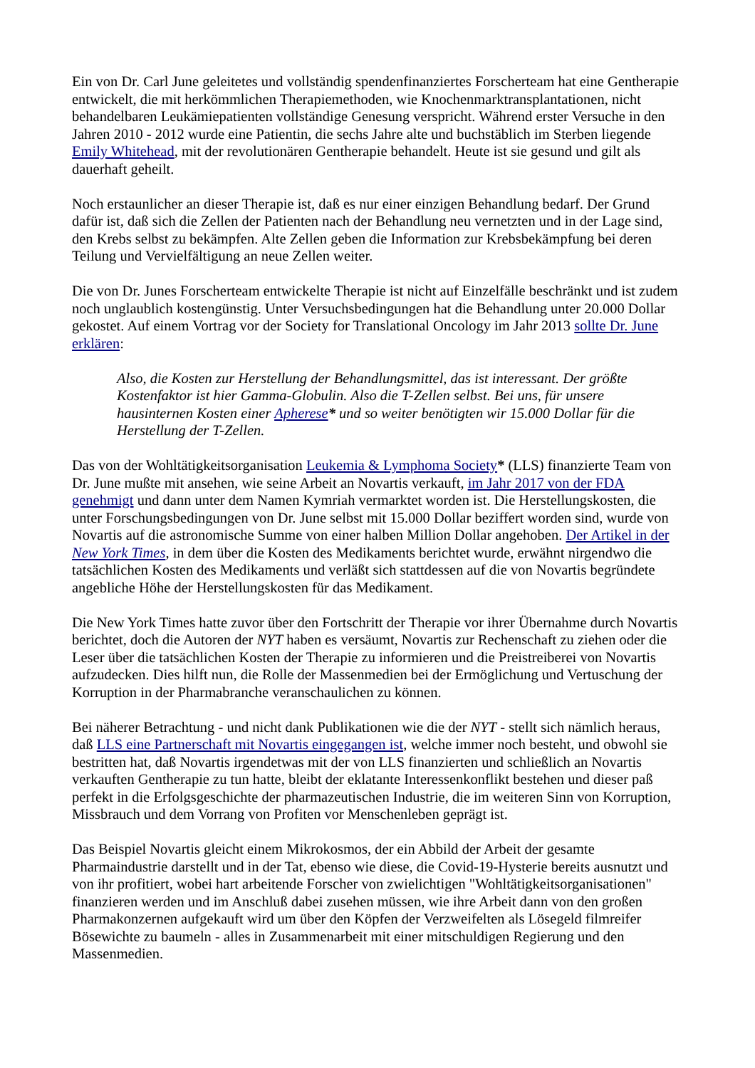Ein von Dr. Carl June geleitetes und vollständig spendenfinanziertes Forscherteam hat eine Gentherapie entwickelt, die mit herkömmlichen Therapiemethoden, wie Knochenmarktransplantationen, nicht behandelbaren Leukämiepatienten vollständige Genesung verspricht. Während erster Versuche in den Jahren 2010 - 2012 wurde eine Patientin, die sechs Jahre alte und buchstäblich im Sterben liegende Emily Whitehead, mit der revolutionären Gentherapie behandelt. Heute ist sie gesund und gilt als dauerhaft geheilt.
Noch erstaunlicher an dieser Therapie ist, daß es nur einer einzigen Behandlung bedarf. Der Grund dafür ist, daß sich die Zellen der Patienten nach der Behandlung neu vernetzten und in der Lage sind, den Krebs selbst zu bekämpfen. Alte Zellen geben die Information zur Krebsbekämpfung bei deren Teilung und Vervielfältigung an neue Zellen weiter.
Die von Dr. Junes Forscherteam entwickelte Therapie ist nicht auf Einzelfälle beschränkt und ist zudem noch unglaublich kostengünstig. Unter Versuchsbedingungen hat die Behandlung unter 20.000 Dollar gekostet. Auf einem Vortrag vor der Society for Translational Oncology im Jahr 2013 sollte Dr. June erklären:
Also, die Kosten zur Herstellung der Behandlungsmittel, das ist interessant. Der größte Kostenfaktor ist hier Gamma-Globulin. Also die T-Zellen selbst. Bei uns, für unsere hausinternen Kosten einer Apherese* und so weiter benötigten wir 15.000 Dollar für die Herstellung der T-Zellen.
Das von der Wohltätigkeitsorganisation Leukemia & Lymphoma Society* (LLS) finanzierte Team von Dr. June mußte mit ansehen, wie seine Arbeit an Novartis verkauft, im Jahr 2017 von der FDA genehmigt und dann unter dem Namen Kymriah vermarktet worden ist. Die Herstellungskosten, die unter Forschungsbedingungen von Dr. June selbst mit 15.000 Dollar beziffert worden sind, wurde von Novartis auf die astronomische Summe von einer halben Million Dollar angehoben. Der Artikel in der New York Times, in dem über die Kosten des Medikaments berichtet wurde, erwähnt nirgendwo die tatsächlichen Kosten des Medikaments und verläßt sich stattdessen auf die von Novartis begründete angebliche Höhe der Herstellungskosten für das Medikament.
Die New York Times hatte zuvor über den Fortschritt der Therapie vor ihrer Übernahme durch Novartis berichtet, doch die Autoren der NYT haben es versäumt, Novartis zur Rechenschaft zu ziehen oder die Leser über die tatsächlichen Kosten der Therapie zu informieren und die Preistreiberei von Novartis aufzudecken. Dies hilft nun, die Rolle der Massenmedien bei der Ermöglichung und Vertuschung der Korruption in der Pharmabranche veranschaulichen zu können.
Bei näherer Betrachtung - und nicht dank Publikationen wie die der NYT - stellt sich nämlich heraus, daß LLS eine Partnerschaft mit Novartis eingegangen ist, welche immer noch besteht, und obwohl sie bestritten hat, daß Novartis irgendetwas mit der von LLS finanzierten und schließlich an Novartis verkauften Gentherapie zu tun hatte, bleibt der eklatante Interessenkonflikt bestehen und dieser paß perfekt in die Erfolgsgeschichte der pharmazeutischen Industrie, die im weiteren Sinn von Korruption, Missbrauch und dem Vorrang von Profiten vor Menschenleben geprägt ist.
Das Beispiel Novartis gleicht einem Mikrokosmos, der ein Abbild der Arbeit der gesamte Pharmaindustrie darstellt und in der Tat, ebenso wie diese, die Covid-19-Hysterie bereits ausnutzt und von ihr profitiert, wobei hart arbeitende Forscher von zwielichtigen "Wohltätigkeitsorganisationen" finanzieren werden und im Anschluß dabei zusehen müssen, wie ihre Arbeit dann von den großen Pharmakonzernen aufgekauft wird um über den Köpfen der Verzweifelten als Lösegeld filmreifer Bösewichte zu baumeln - alles in Zusammenarbeit mit einer mitschuldigen Regierung und den Massenmedien.